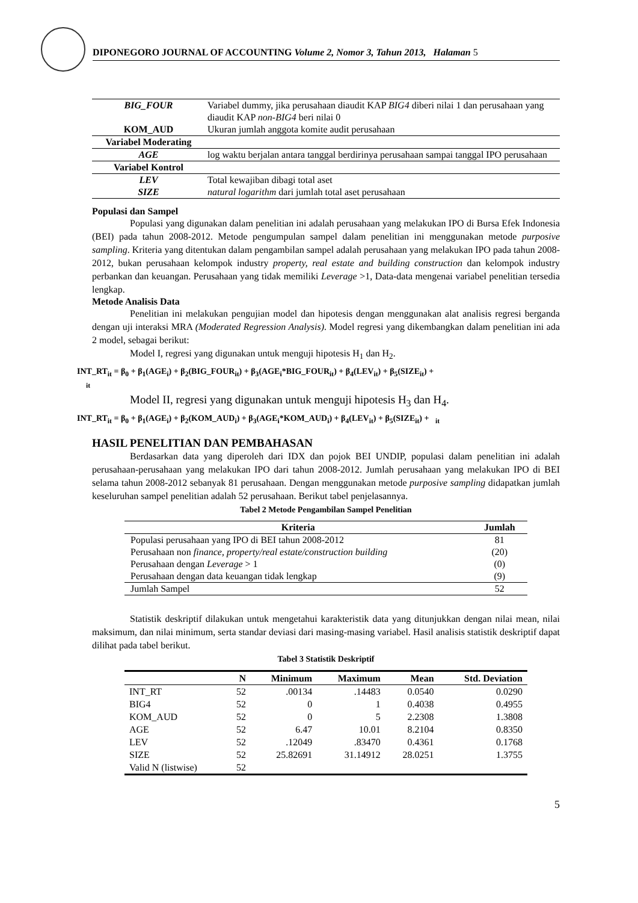DIPONEGORO JOURNAL OF ACCOUNTING Volume 2, Nomor 3, Tahun 2013, Halaman 5
| BIG_FOUR | Variabel dummy, jika perusahaan diaudit KAP BIG4 diberi nilai 1 dan perusahaan yang diaudit KAP non-BIG4 beri nilai 0 |
| KOM_AUD | Ukuran jumlah anggota komite audit perusahaan |
| Variabel Moderating | |
| AGE | log waktu berjalan antara tanggal berdirinya perusahaan sampai tanggal IPO perusahaan |
| Variabel Kontrol | |
| LEV | Total kewajiban dibagi total aset |
| SIZE | natural logarithm dari jumlah total aset perusahaan |
Populasi dan Sampel
Populasi yang digunakan dalam penelitian ini adalah perusahaan yang melakukan IPO di Bursa Efek Indonesia (BEI) pada tahun 2008-2012. Metode pengumpulan sampel dalam penelitian ini menggunakan metode purposive sampling. Kriteria yang ditentukan dalam pengambilan sampel adalah perusahaan yang melakukan IPO pada tahun 2008-2012, bukan perusahaan kelompok industry property, real estate and building construction dan kelompok industry perbankan dan keuangan. Perusahaan yang tidak memiliki Leverage >1, Data-data mengenai variabel penelitian tersedia lengkap.
Metode Analisis Data
Penelitian ini melakukan pengujian model dan hipotesis dengan menggunakan alat analisis regresi berganda dengan uji interaksi MRA (Moderated Regression Analysis). Model regresi yang dikembangkan dalam penelitian ini ada 2 model, sebagai berikut:
Model I, regresi yang digunakan untuk menguji hipotesis H<sub>1</sub> dan H<sub>2</sub>.
INT_RT<sub>it</sub> = β<sub>0</sub> + β<sub>1</sub>(AGE<sub>i</sub>) + β<sub>2</sub>(BIG_FOUR<sub>it</sub>) + β<sub>3</sub>(AGE<sub>i</sub>*BIG_FOUR<sub>it</sub>) + β<sub>4</sub>(LEV<sub>it</sub>) + β<sub>5</sub>(SIZE<sub>it</sub>) +
<sub>it</sub>
Model II, regresi yang digunakan untuk menguji hipotesis H<sub>3</sub> dan H<sub>4</sub>.
INT_RT<sub>it</sub> = β<sub>0</sub> + β<sub>1</sub>(AGE<sub>i</sub>) + β<sub>2</sub>(KOM_AUD<sub>i</sub>) + β<sub>3</sub>(AGE<sub>i</sub>*KOM_AUD<sub>i</sub>) + β<sub>4</sub>(LEV<sub>it</sub>) + β<sub>5</sub>(SIZE<sub>it</sub>) + <sub>it</sub>
HASIL PENELITIAN DAN PEMBAHASAN
Berdasarkan data yang diperoleh dari IDX dan pojok BEI UNDIP, populasi dalam penelitian ini adalah perusahaan-perusahaan yang melakukan IPO dari tahun 2008-2012. Jumlah perusahaan yang melakukan IPO di BEI selama tahun 2008-2012 sebanyak 81 perusahaan. Dengan menggunakan metode purposive sampling didapatkan jumlah keseluruhan sampel penelitian adalah 52 perusahaan. Berikut tabel penjelasannya.
Tabel 2 Metode Pengambilan Sampel Penelitian
| Kriteria | Jumlah |
| --- | --- |
| Populasi perusahaan yang IPO di BEI tahun 2008-2012 | 81 |
| Perusahaan non finance, property/real estate/construction building | (20) |
| Perusahaan dengan Leverage > 1 | (0) |
| Perusahaan dengan data keuangan tidak lengkap | (9) |
| Jumlah Sampel | 52 |
Statistik deskriptif dilakukan untuk mengetahui karakteristik data yang ditunjukkan dengan nilai mean, nilai maksimum, dan nilai minimum, serta standar deviasi dari masing-masing variabel. Hasil analisis statistik deskriptif dapat dilihat pada tabel berikut.
Tabel 3 Statistik Deskriptif
| | N | Minimum | Maximum | Mean | Std. Deviation |
| --- | --- | --- | --- | --- | --- |
| INT_RT | 52 | .00134 | .14483 | 0.0540 | 0.0290 |
| BIG4 | 52 | 0 | 1 | 0.4038 | 0.4955 |
| KOM_AUD | 52 | 0 | 5 | 2.2308 | 1.3808 |
| AGE | 52 | 6.47 | 10.01 | 8.2104 | 0.8350 |
| LEV | 52 | .12049 | .83470 | 0.4361 | 0.1768 |
| SIZE | 52 | 25.82691 | 31.14912 | 28.0251 | 1.3755 |
| Valid N (listwise) | 52 | | | | |
5